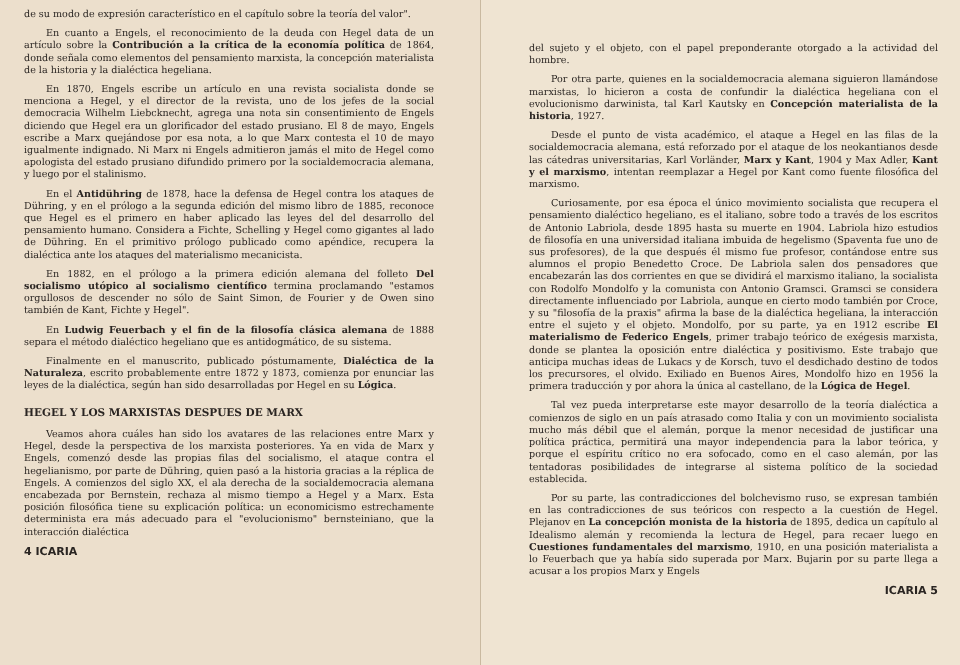de su modo de expresión característico en el capítulo sobre la teoría del valor".
En cuanto a Engels, el reconocimiento de la deuda con Hegel data de un artículo sobre la Contribución a la crítica de la economía política de 1864, donde señala como elementos del pensamiento marxista, la concepción materialista de la historia y la dialéctica hegeliana.
En 1870, Engels escribe un artículo en una revista socialista donde se menciona a Hegel, y el director de la revista, uno de los jefes de la social democracia Wilhelm Liebcknecht, agrega una nota sin consentimiento de Engels diciendo que Hegel era un glorificador del estado prusiano. El 8 de mayo, Engels escribe a Marx quejándose por esa nota, a lo que Marx contesta el 10 de mayo igualmente indignado. Ni Marx ni Engels admitieron jamás el mito de Hegel como apologista del estado prusiano difundido primero por la socialdemocracia alemana, y luego por el stalinismo.
En el Antidühring de 1878, hace la defensa de Hegel contra los ataques de Dühring, y en el prólogo a la segunda edición del mismo libro de 1885, reconoce que Hegel es el primero en haber aplicado las leyes del del desarrollo del pensamiento humano. Considera a Fichte, Schelling y Hegel como gigantes al lado de Dühring. En el primitivo prólogo publicado como apéndice, recupera la dialéctica ante los ataques del materialismo mecanicista.
En 1882, en el prólogo a la primera edición alemana del folleto Del socialismo utópico al socialismo científico termina proclamando "estamos orgullosos de descender no sólo de Saint Simon, de Fourier y de Owen sino también de Kant, Fichte y Hegel".
En Ludwig Feuerbach y el fin de la filosofía clásica alemana de 1888 separa el método dialéctico hegeliano que es antidogmático, de su sistema.
Finalmente en el manuscrito, publicado póstumamente, Dialéctica de la Naturaleza, escrito probablemente entre 1872 y 1873, comienza por enunciar las leyes de la dialéctica, según han sido desarrolladas por Hegel en su Lógica.
HEGEL Y LOS MARXISTAS DESPUES DE MARX
Veamos ahora cuáles han sido los avatares de las relaciones entre Marx y Hegel, desde la perspectiva de los marxista posteriores. Ya en vida de Marx y Engels, comenzó desde las propias filas del socialismo, el ataque contra el hegelianismo, por parte de Dühring, quien pasó a la historia gracias a la réplica de Engels. A comienzos del siglo XX, el ala derecha de la socialdemocracia alemana encabezada por Bernstein, rechaza al mismo tiempo a Hegel y a Marx. Esta posición filosófica tiene su explicación política: un economicismo estrechamente determinista era más adecuado para el "evolucionismo" bernsteiniano, que la interacción dialéctica
4 ICARIA
del sujeto y el objeto, con el papel preponderante otorgado a la actividad del hombre.
Por otra parte, quienes en la socialdemocracia alemana siguieron llamándose marxistas, lo hicieron a costa de confundir la dialéctica hegeliana con el evolucionismo darwinista, tal Karl Kautsky en Concepción materialista de la historia, 1927.
Desde el punto de vista académico, el ataque a Hegel en las filas de la socialdemocracia alemana, está reforzado por el ataque de los neokantianos desde las cátedras universitarias, Karl Vorländer, Marx y Kant, 1904 y Max Adler, Kant y el marxismo, intentan reemplazar a Hegel por Kant como fuente filosófica del marxismo.
Curiosamente, por esa época el único movimiento socialista que recupera el pensamiento dialéctico hegeliano, es el italiano, sobre todo a través de los escritos de Antonio Labriola, desde 1895 hasta su muerte en 1904. Labriola hizo estudios de filosofía en una universidad italiana imbuida de hegelismo (Spaventa fue uno de sus profesores), de la que después él mismo fue profesor, contándose entre sus alumnos el propio Benedetto Croce. De Labriola salen dos pensadores que encabezarán las dos corrientes en que se dividirá el marxismo italiano, la socialista con Rodolfo Mondolfo y la comunista con Antonio Gramsci. Gramsci se considera directamente influenciado por Labriola, aunque en cierto modo también por Croce, y su "filosofía de la praxis" afirma la base de la dialéctica hegeliana, la interacción entre el sujeto y el objeto. Mondolfo, por su parte, ya en 1912 escribe El materialismo de Federico Engels, primer trabajo teórico de exégesis marxista, donde se plantea la oposición entre dialéctica y positivismo. Este trabajo que anticipa muchas ideas de Lukacs y de Korsch, tuvo el desdichado destino de todos los precursores, el olvido. Exiliado en Buenos Aires, Mondolfo hizo en 1956 la primera traducción y por ahora la única al castellano, de la Lógica de Hegel.
Tal vez pueda interpretarse este mayor desarrollo de la teoría dialéctica a comienzos de siglo en un país atrasado como Italia y con un movimiento socialista mucho más débil que el alemán, porque la menor necesidad de justificar una política práctica, permitirá una mayor independencia para la labor teórica, y porque el espíritu crítico no era sofocado, como en el caso alemán, por las tentadoras posibilidades de integrarse al sistema político de la sociedad establecida.
Por su parte, las contradicciones del bolchevismo ruso, se expresan también en las contradicciones de sus teóricos con respecto a la cuestión de Hegel. Plejanov en La concepción monista de la historia de 1895, dedica un capítulo al Idealismo alemán y recomienda la lectura de Hegel, para recaer luego en Cuestiones fundamentales del marxismo, 1910, en una posición materialista a lo Feuerbach que ya había sido superada por Marx. Bujarin por su parte llega a acusar a los propios Marx y Engels
ICARIA 5